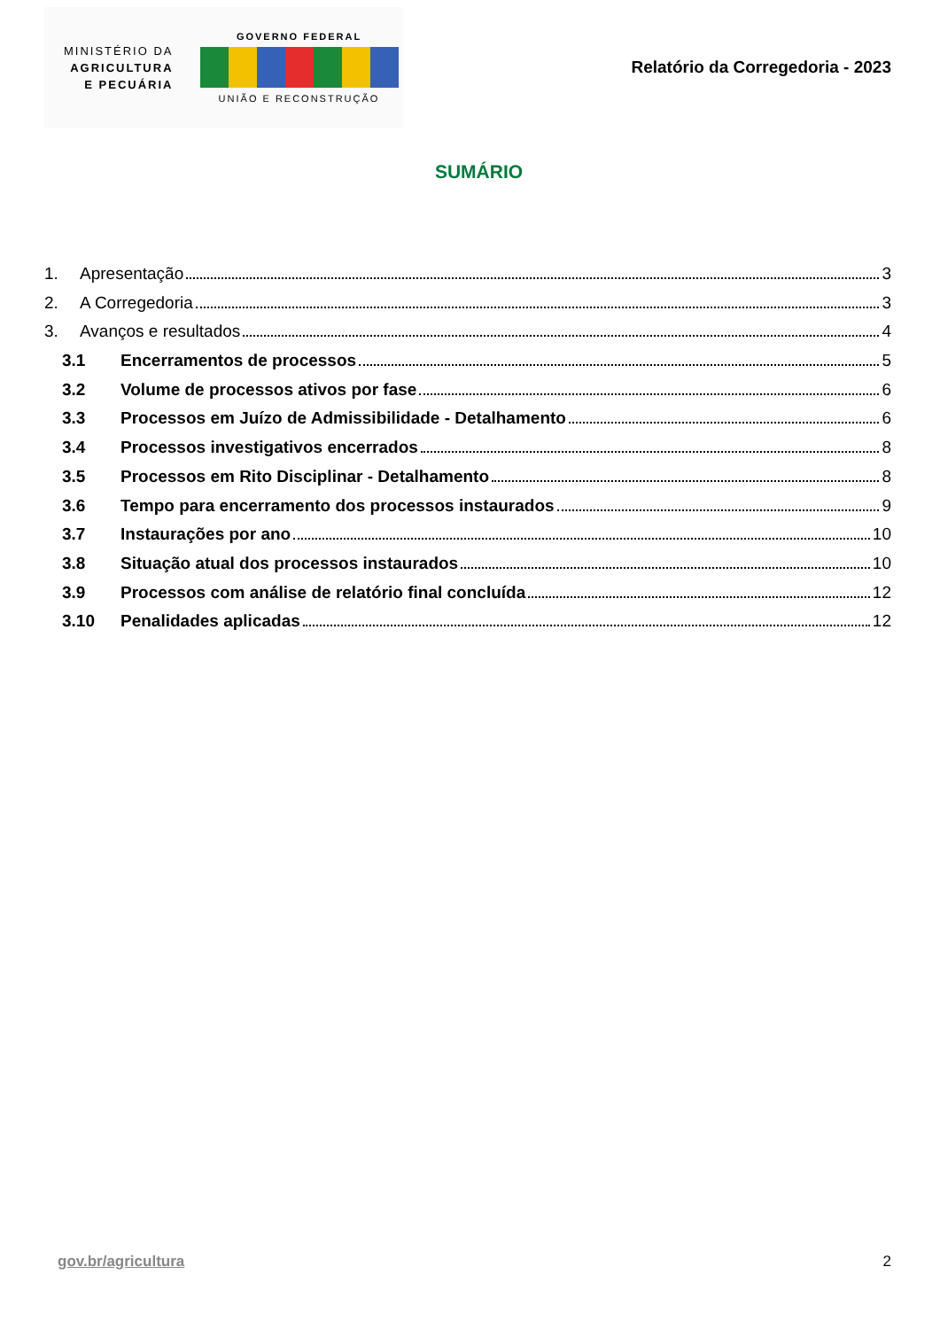MINISTÉRIO DA
AGRICULTURA
E PECUÁRIA
GOVERNO FEDERAL
UNIÃO E RECONSTRUÇÃO
Relatório da Corregedoria - 2023
SUMÁRIO
1. Apresentação 3
2. A Corregedoria 3
3. Avanços e resultados 4
3.1 Encerramentos de processos 5
3.2 Volume de processos ativos por fase 6
3.3 Processos em Juízo de Admissibilidade - Detalhamento 6
3.4 Processos investigativos encerrados 8
3.5 Processos em Rito Disciplinar - Detalhamento 8
3.6 Tempo para encerramento dos processos instaurados 9
3.7 Instaurações por ano 10
3.8 Situação atual dos processos instaurados 10
3.9 Processos com análise de relatório final concluída 12
3.10 Penalidades aplicadas 12
gov.br/agricultura 2